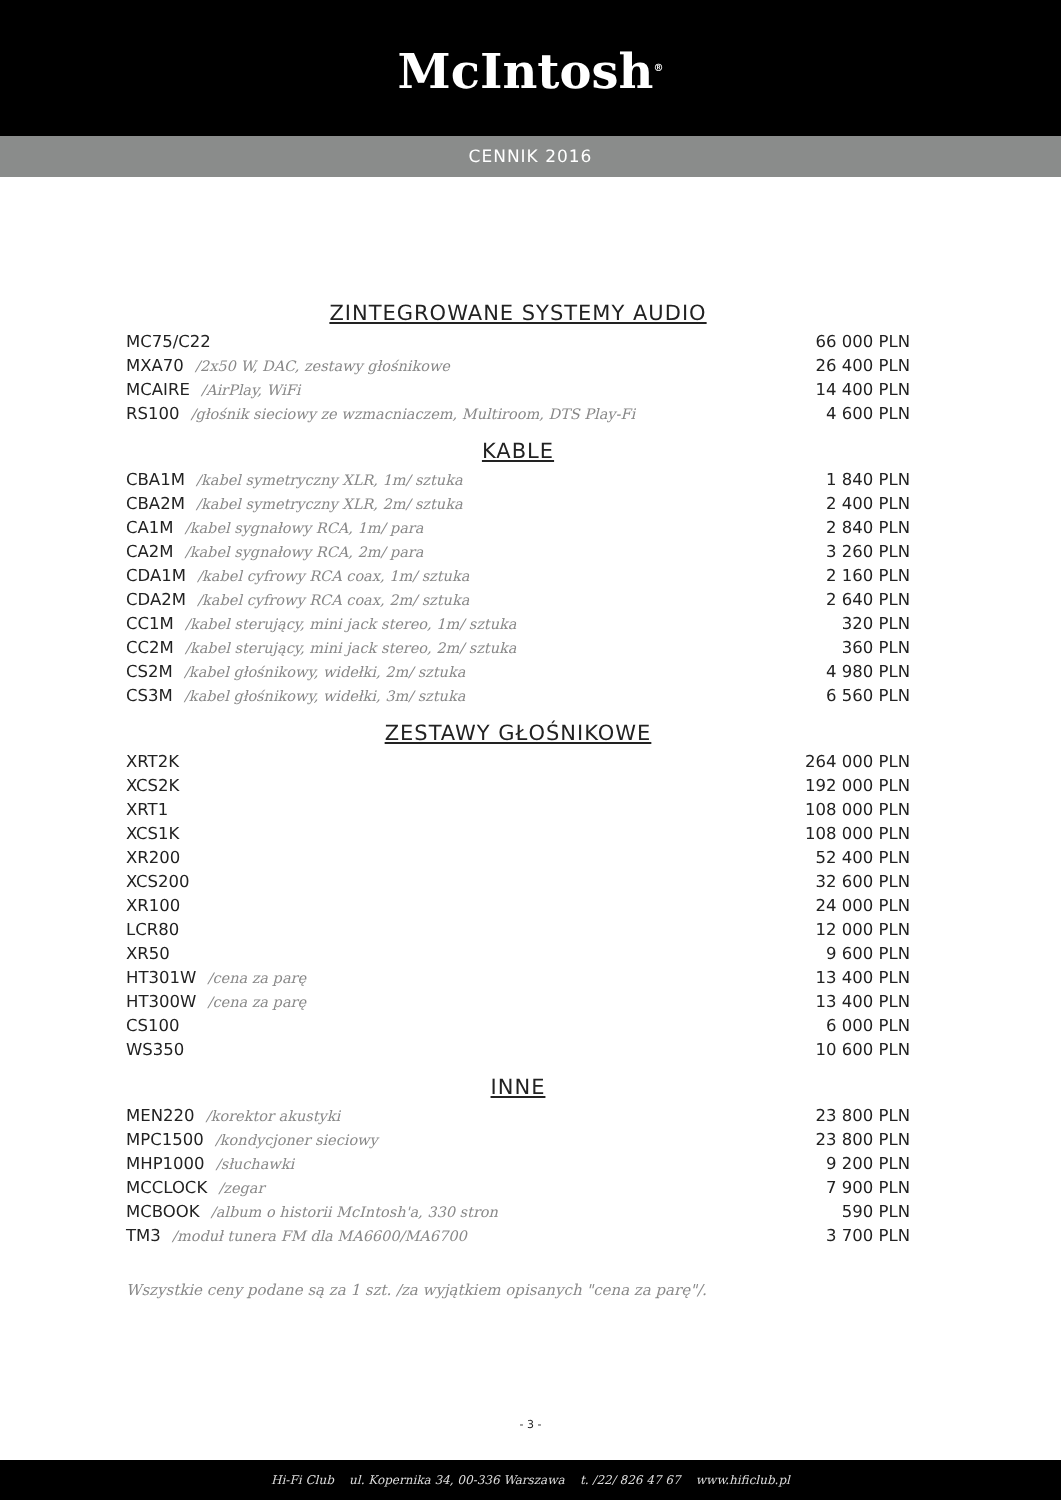McIntosh<sup>®</sup>
CENNIK 2016
ZINTEGROWANE SYSTEMY AUDIO
| MC75/C22 | 66 000 PLN |
| MXA70 /2x50 W, DAC, zestawy głośnikowe | 26 400 PLN |
| MCAIRE /AirPlay, WiFi | 14 400 PLN |
| RS100 /głośnik sieciowy ze wzmacniaczem, Multiroom, DTS Play-Fi | 4 600 PLN |
KABLE
| CBA1M /kabel symetryczny XLR, 1m/ sztuka | 1 840 PLN |
| CBA2M /kabel symetryczny XLR, 2m/ sztuka | 2 400 PLN |
| CA1M /kabel sygnałowy RCA, 1m/ para | 2 840 PLN |
| CA2M /kabel sygnałowy RCA, 2m/ para | 3 260 PLN |
| CDA1M /kabel cyfrowy RCA coax, 1m/ sztuka | 2 160 PLN |
| CDA2M /kabel cyfrowy RCA coax, 2m/ sztuka | 2 640 PLN |
| CC1M /kabel sterujący, mini jack stereo, 1m/ sztuka | 320 PLN |
| CC2M /kabel sterujący, mini jack stereo, 2m/ sztuka | 360 PLN |
| CS2M /kabel głośnikowy, widełki, 2m/ sztuka | 4 980 PLN |
| CS3M /kabel głośnikowy, widełki, 3m/ sztuka | 6 560 PLN |
ZESTAWY GŁOŚNIKOWE
| XRT2K | 264 000 PLN |
| XCS2K | 192 000 PLN |
| XRT1 | 108 000 PLN |
| XCS1K | 108 000 PLN |
| XR200 | 52 400 PLN |
| XCS200 | 32 600 PLN |
| XR100 | 24 000 PLN |
| LCR80 | 12 000 PLN |
| XR50 | 9 600 PLN |
| HT301W /cena za parę | 13 400 PLN |
| HT300W /cena za parę | 13 400 PLN |
| CS100 | 6 000 PLN |
| WS350 | 10 600 PLN |
INNE
| MEN220 /korektor akustyki | 23 800 PLN |
| MPC1500 /kondycjoner sieciowy | 23 800 PLN |
| MHP1000 /słuchawki | 9 200 PLN |
| MCCLOCK /zegar | 7 900 PLN |
| MCBOOK /album o historii McIntosh'a, 330 stron | 590 PLN |
| TM3 /moduł tunera FM dla MA6600/MA6700 | 3 700 PLN |
Wszystkie ceny podane są za 1 szt. /za wyjątkiem opisanych "cena za parę"/.
- 3 -
Hi-Fi Club ul. Kopernika 34, 00-336 Warszawa t. /22/ 826 47 67 www.hificlub.pl